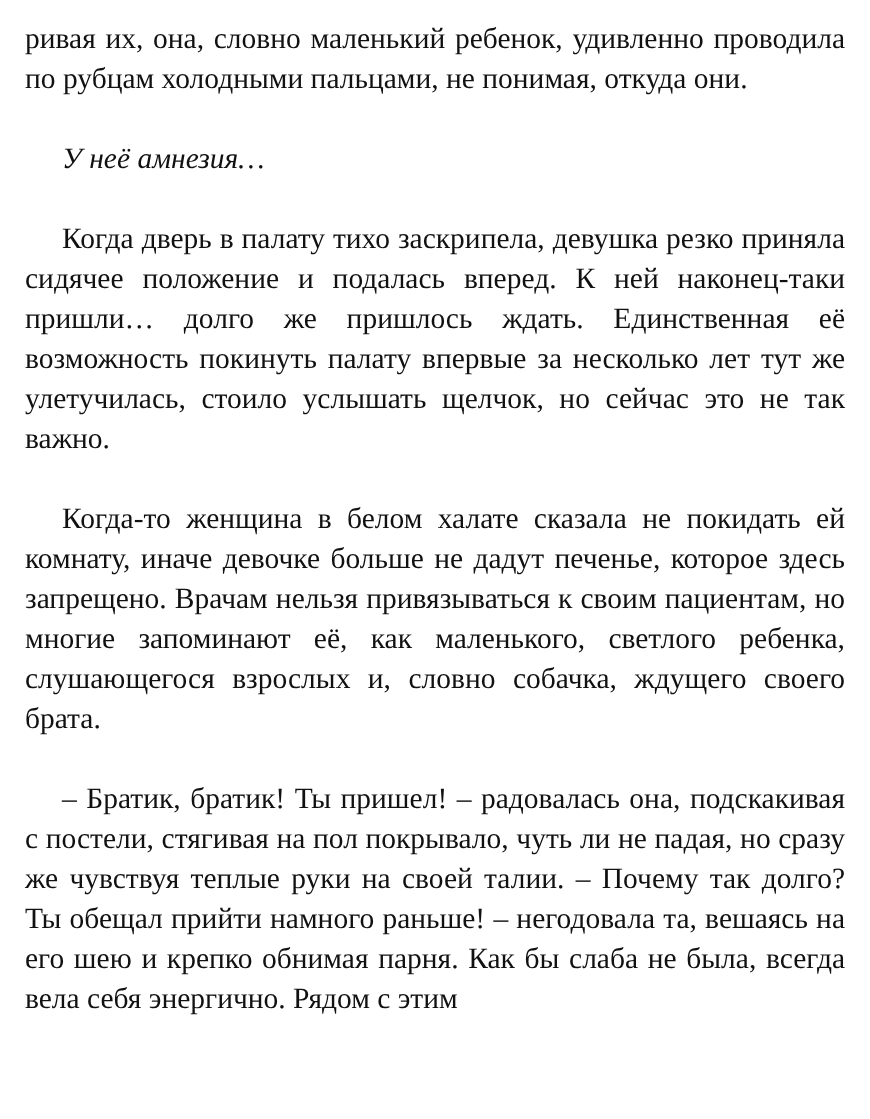ривая их, она, словно маленький ребенок, удивленно проводила по рубцам холодными пальцами, не понимая, откуда они.
У неё амнезия…
Когда дверь в палату тихо заскрипела, девушка резко приняла сидячее положение и подалась вперед. К ней наконец-таки пришли… долго же пришлось ждать. Единственная её возможность покинуть палату впервые за несколько лет тут же улетучилась, стоило услышать щелчок, но сейчас это не так важно.
Когда-то женщина в белом халате сказала не покидать ей комнату, иначе девочке больше не дадут печенье, которое здесь запрещено. Врачам нельзя привязываться к своим пациентам, но многие запоминают её, как маленького, светлого ребенка, слушающегося взрослых и, словно собачка, ждущего своего брата.
– Братик, братик! Ты пришел! – радовалась она, подскакивая с постели, стягивая на пол покрывало, чуть ли не падая, но сразу же чувствуя теплые руки на своей талии. – Почему так долго? Ты обещал прийти намного раньше! – негодовала та, вешаясь на его шею и крепко обнимая парня. Как бы слаба не была, всегда вела себя энергично. Рядом с этим